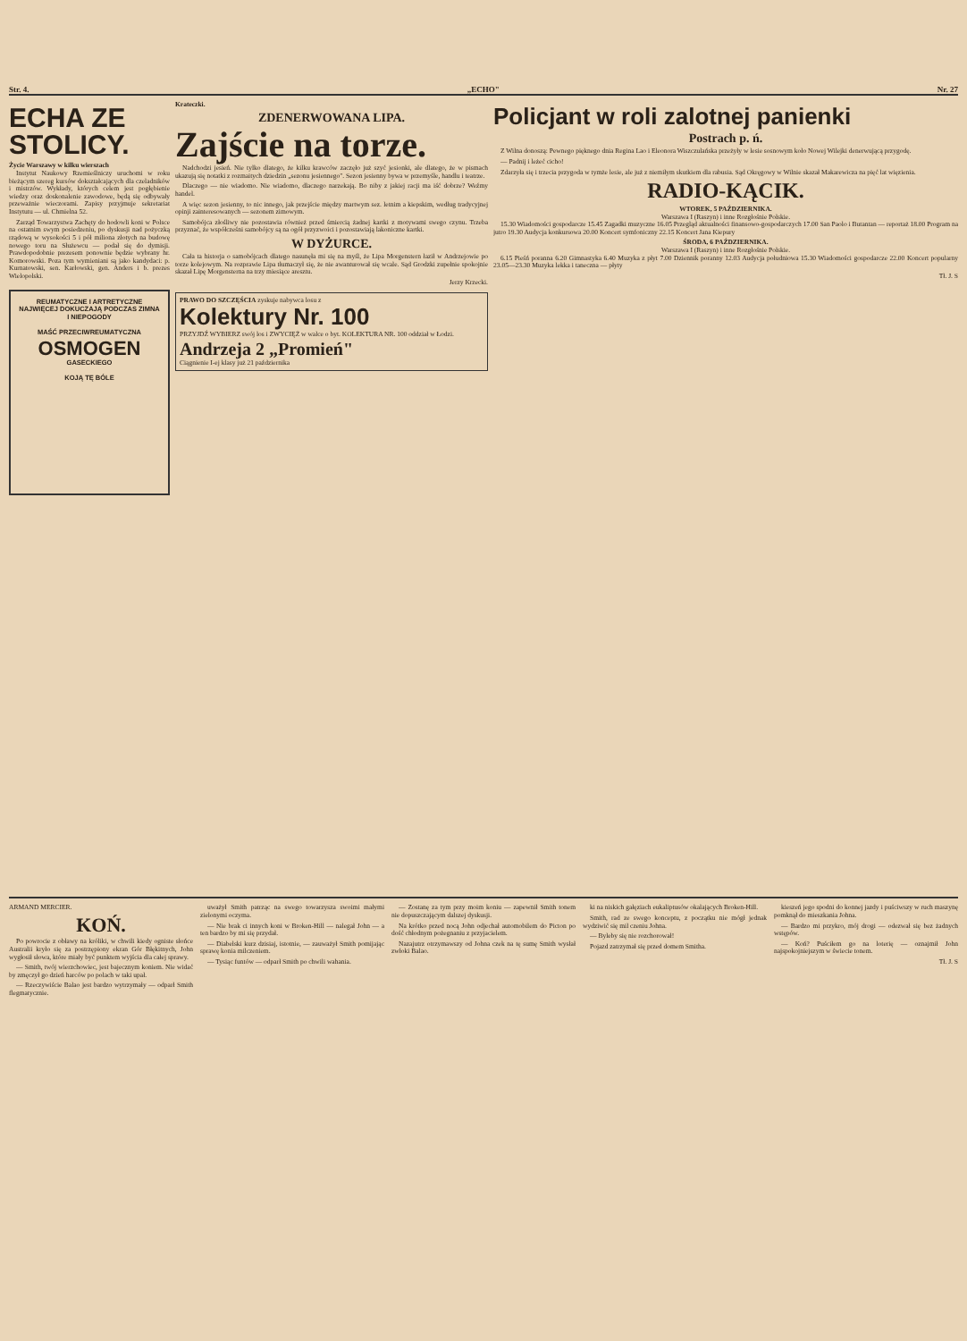Str. 4. „ECHO" Nr. 27
ECHA ZE STOLICY.
Życie Warszawy w kilku wierszach
Instytut Naukowy Rzemieślniczy uruchomi w roku bieżącym szereg kursów dokształcających dla czeladników i mistrzów. Wykłady, których celem jest pogłębienie wiedzy oraz doskonalenie zawodowe, będą się odbywały przeważnie wieczorami. Zapisy przyjmuje sekretariat Instytutu — ul. Chmielna 52.
Zarząd Towarzystwa Zachęty do hodowli koni w Polsce na ostatnim swym posiedzeniu, po dyskusji nad pożyczką rządową w wysokości 5 i pół miliona złotych na budowę nowego toru na Służewcu — podał się do dymisji. Prawdopodobnie prezesem ponownie będzie wybrany hr. Komorowski. Poza tym wymieniani są jako kandydaci: p. Kurnatowski, sen. Karłowski, gen. Anders i b. prezes Wielopolski.
REUMATYCZNE I ARTRETYCZNE
NAJWIĘCEJ DOKUCZAJĄ PODCZAS ZIMNA I NIEPOGODY
MAŚĆ PRZECIWREUMATYCZNA
OSMOGEN
GASECKIEGO
KOJĄ TĘ BÓLE
Krateczki.
ZDENERWOWANA LIPA.
Zajście na torze.
Nadchodzi jesień. Nie tylko dlatego, że kilku krawców zaczęło już szyć jesionki, ale dlatego, że w pismach ukazują się notatki z rozmaitych dziedzin „sezonu jesiennego". Sezon jesienny bywa w przemyśle, handlu i teatrze.
Dlaczego — nie wiadomo. Nie wiadomo, dlaczego narzekają. Bo niby z jakiej racji ma iść dobrze? Weźmy handel.
A więc sezon jesienny, to nic innego, jak przejście między martwym sez. letnim a kiepskim, według tradycyjnej opinji zainteresowanych — sezonem zimowym.
Samobójca złośliwy nie pozostawia również przed śmiercią żadnej kartki z motywami swego czynu. Trzeba przyznać, że współcześni samobójcy są na ogół przyzwoici i pozostawiają lakoniczne kartki.
W DYŻURCE.
Cała ta historja o samobójcach dlatego nasunęła mi się na myśl, że Lipa Morgenstern łaził w Andrzejowie po torze kolejowym. Na rozprawie Lipa tłumaczył się, że nie awanturował się wcale. Sąd Grodzki zupełnie spokojnie skazał Lipę Morgensterna na trzy miesiące aresztu.
Jerzy Krzecki.
PRAWO DO SZCZĘŚCIA zyskuje nabywca losu z
Kolektury Nr. 100
PRZYJDŹ WYBIERZ swój los i ZWYCIĘŻ w walce o byt. KOLEKTURA NR. 100 oddział w Łodzi.
Andrzeja 2 „Promień"
Ciągnienie I-ej klasy już 21 października
Policjant w roli zalotnej panienki
Postrach p. ń.
Z Wilna donoszą: Pewnego pięknego dnia Regina Lao i Eleonora Wiszczulańska przeżyły w lesie sosnowym koło Nowej Wilejki denerwującą przygodę.
— Padnij i leżeć cicho!
Zdarzyła się i trzecia przygoda w tymże lesie, ale już z niemiłym skutkiem dla rabusia. Sąd Okręgowy w Wilnie skazał Makarewicza na pięć lat więzienia.
RADIO-KĄCIK.
WTOREK, 5 PAŹDZIERNIKA.
Warszawa I (Raszyn) i inne Rozgłośnie Polskie.
15.30 Wiadomości gospodarcze 15.45 Zagadki muzyczne 16.05 Przegląd aktualności finansowo-gospodarczych 17.00 San Paolo i Butantan — reportaż 18.00 Program na jutro 19.30 Audycja konkursowa 20.00 Koncert symfoniczny 22.15 Koncert Jana Kiepury
ŚRODA, 6 PAŹDZIERNIKA.
Warszawa I (Raszyn) i inne Rozgłośnie Polskie.
6.15 Pieśń poranna 6.20 Gimnastyka 6.40 Muzyka z płyt 7.00 Dziennik poranny 12.03 Audycja południowa 15.30 Wiadomości gospodarcze 22.00 Koncert popularny 23.05—23.30 Muzyka lekka i taneczna — płyty
Tł. J. S
ARMAND MERCIER.
KOŃ.
Po powrocie z obławy na króliki, w chwili kiedy ogniste słońce Australii kryło się za postrzępiony ekran Gór Błękitnych, John wygłosił słowa, które miały być punktem wyjścia dla całej sprawy.
— Smith, twój wierzchowiec, jest bajecznym koniem. Nie widać by zmęczył go dzień harców po polach w taki upał.
— Rzeczywiście Balao jest bardzo wytrzymały — odparł Smith flegmatycznie.
uważył Smith patrząc na swego towarzysza swoimi małymi zielonymi oczyma.
— Nie brak ci innych koni w Broken-Hill — nalegał John — a ten bardzo by mi się przydał.
— Diabelski kurz dzisiaj, istotnie, — zauważył Smith pomijając sprawę konia milczeniem.
— Tysiąc funtów — odparł Smith po chwili wahania.
— Zostanę za tym przy moim koniu — zapewnił Smith tonem nie dopuszczającym dalszej dyskusji.
Na krótko przed nocą John odjechał automobilem do Picton po dość chłodnym pożegnaniu z przyjacielem.
Nazajutrz otrzymawszy od Johna czek na tę sumę Smith wysłał zwłoki Balao.
ki na niskich gałęziach eukaliptusów okalających Broken-Hill.
Smith, rad ze swego konceptu, z początku nie mógł jednak wydziwić się mil czeniu Johna.
— Byleby się nie rozchorował!
Pojazd zatrzymał się przed domem Smitha.
kieszeń jego spodni do konnej jazdy i puściwszy w ruch maszynę pomknął do mieszkania Johna.
— Bardzo mi przykro, mój drogi — odezwał się bez żadnych wstępów.
— Koń? Puściłem go na loterię — oznajmił John najspokojniejszym w świecie tonem.
Tł. J. S